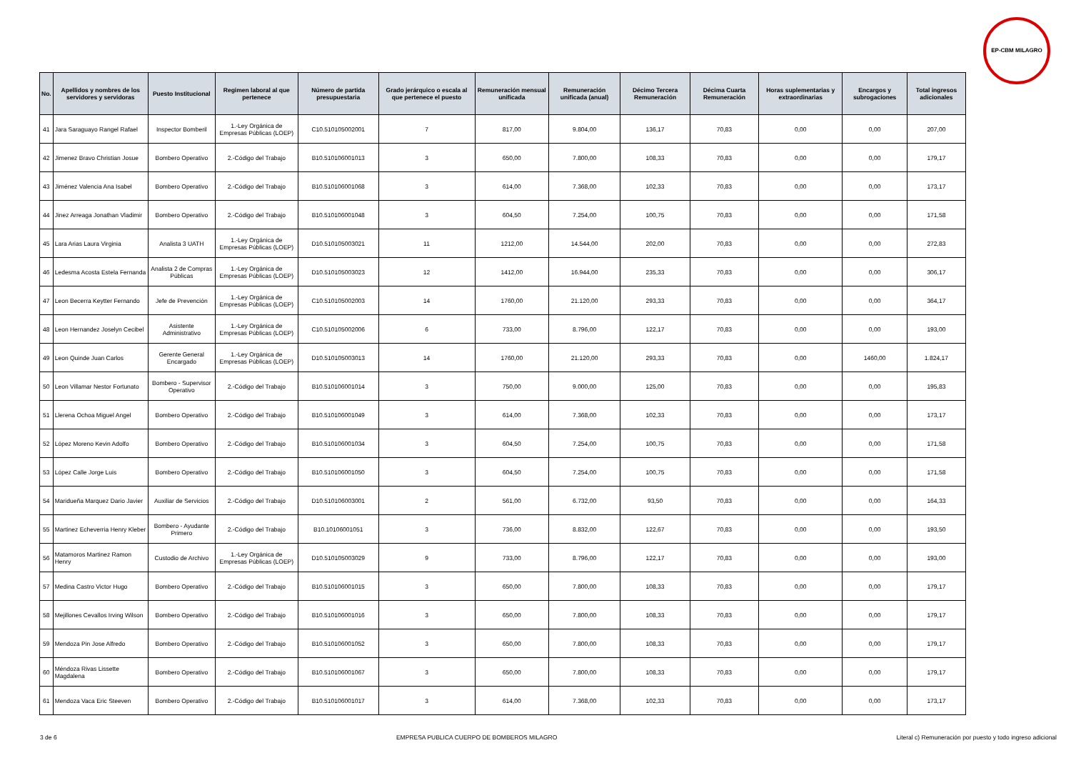EP-CBM MILAGRO
| No. | Apellidos y nombres de los servidores y servidoras | Puesto Institucional | Regimen laboral al que pertenece | Número de partida presupuestaria | Grado jerárquico o escala al que pertenece el puesto | Remuneración mensual unificada | Remuneración unificada (anual) | Décimo Tercera Remuneración | Décima Cuarta Remuneración | Horas suplementarias y extraordinarias | Encargos y subrogaciones | Total ingresos adicionales |
| --- | --- | --- | --- | --- | --- | --- | --- | --- | --- | --- | --- | --- |
| 41 | Jara Saraguayo Rangel Rafael | Inspector Bomberil | 1.-Ley Orgánica de Empresas Públicas (LOEP) | C10.510105002001 | 7 | 817,00 | 9.804,00 | 136,17 | 70,83 | 0,00 | 0,00 | 207,00 |
| 42 | Jimenez Bravo Christian Josue | Bombero Operativo | 2.-Código del Trabajo | B10.510106001013 | 3 | 650,00 | 7.800,00 | 108,33 | 70,83 | 0,00 | 0,00 | 179,17 |
| 43 | Jiménez Valencia Ana Isabel | Bombero Operativo | 2.-Código del Trabajo | B10.510106001068 | 3 | 614,00 | 7.368,00 | 102,33 | 70,83 | 0,00 | 0,00 | 173,17 |
| 44 | Jinez Arreaga Jonathan Vladimir | Bombero Operativo | 2.-Código del Trabajo | B10.510106001048 | 3 | 604,50 | 7.254,00 | 100,75 | 70,83 | 0,00 | 0,00 | 171,58 |
| 45 | Lara Arias Laura Virginia | Analista 3 UATH | 1.-Ley Orgánica de Empresas Públicas (LOEP) | D10.510105003021 | 11 | 1212,00 | 14.544,00 | 202,00 | 70,83 | 0,00 | 0,00 | 272,83 |
| 46 | Ledesma Acosta Estela Fernanda | Analista 2 de Compras Públicas | 1.-Ley Orgánica de Empresas Públicas (LOEP) | D10.510105003023 | 12 | 1412,00 | 16.944,00 | 235,33 | 70,83 | 0,00 | 0,00 | 306,17 |
| 47 | Leon Becerra Keytter Fernando | Jefe de Prevención | 1.-Ley Orgánica de Empresas Públicas (LOEP) | C10.510105002003 | 14 | 1760,00 | 21.120,00 | 293,33 | 70,83 | 0,00 | 0,00 | 364,17 |
| 48 | Leon Hernandez Joselyn Cecibel | Asistente Administrativo | 1.-Ley Orgánica de Empresas Públicas (LOEP) | C10.510105002006 | 6 | 733,00 | 8.796,00 | 122,17 | 70,83 | 0,00 | 0,00 | 193,00 |
| 49 | Leon Quinde Juan Carlos | Gerente General Encargado | 1.-Ley Orgánica de Empresas Públicas (LOEP) | D10.510105003013 | 14 | 1760,00 | 21.120,00 | 293,33 | 70,83 | 0,00 | 1460,00 | 1.824,17 |
| 50 | Leon Villamar Nestor Fortunato | Bombero - Supervisor Operativo | 2.-Código del Trabajo | B10.510106001014 | 3 | 750,00 | 9.000,00 | 125,00 | 70,83 | 0,00 | 0,00 | 195,83 |
| 51 | Llerena Ochoa Miguel Angel | Bombero Operativo | 2.-Código del Trabajo | B10.510106001049 | 3 | 614,00 | 7.368,00 | 102,33 | 70,83 | 0,00 | 0,00 | 173,17 |
| 52 | López Moreno Kevin Adolfo | Bombero Operativo | 2.-Código del Trabajo | B10.510106001034 | 3 | 604,50 | 7.254,00 | 100,75 | 70,83 | 0,00 | 0,00 | 171,58 |
| 53 | López Calle Jorge Luis | Bombero Operativo | 2.-Código del Trabajo | B10.510106001050 | 3 | 604,50 | 7.254,00 | 100,75 | 70,83 | 0,00 | 0,00 | 171,58 |
| 54 | Maridueña Marquez Dario Javier | Auxiliar de Servicios | 2.-Código del Trabajo | D10.510106003001 | 2 | 561,00 | 6.732,00 | 93,50 | 70,83 | 0,00 | 0,00 | 164,33 |
| 55 | Martinez Echeverria Henry Kleber | Bombero - Ayudante Primero | 2.-Código del Trabajo | B10.10106001051 | 3 | 736,00 | 8.832,00 | 122,67 | 70,83 | 0,00 | 0,00 | 193,50 |
| 56 | Matamoros Martinez Ramon Henry | Custodio de Archivo | 1.-Ley Orgánica de Empresas Públicas (LOEP) | D10.510105003029 | 9 | 733,00 | 8.796,00 | 122,17 | 70,83 | 0,00 | 0,00 | 193,00 |
| 57 | Medina Castro Victor Hugo | Bombero Operativo | 2.-Código del Trabajo | B10.510106001015 | 3 | 650,00 | 7.800,00 | 108,33 | 70,83 | 0,00 | 0,00 | 179,17 |
| 58 | Mejillones Cevallos Irving Wilson | Bombero Operativo | 2.-Código del Trabajo | B10.510106001016 | 3 | 650,00 | 7.800,00 | 108,33 | 70,83 | 0,00 | 0,00 | 179,17 |
| 59 | Mendoza Pin Jose Alfredo | Bombero Operativo | 2.-Código del Trabajo | B10.510106001052 | 3 | 650,00 | 7.800,00 | 108,33 | 70,83 | 0,00 | 0,00 | 179,17 |
| 60 | Méndoza Rivas Lissette Magdalena | Bombero Operativo | 2.-Código del Trabajo | B10.510106001067 | 3 | 650,00 | 7.800,00 | 108,33 | 70,83 | 0,00 | 0,00 | 179,17 |
| 61 | Mendoza Vaca Eric Steeven | Bombero Operativo | 2.-Código del Trabajo | B10.510106001017 | 3 | 614,00 | 7.368,00 | 102,33 | 70,83 | 0,00 | 0,00 | 173,17 |
3 de 6 EMPRESA PUBLICA CUERPO DE BOMBEROS MILAGRO Literal c) Remuneración por puesto y todo ingreso adicional